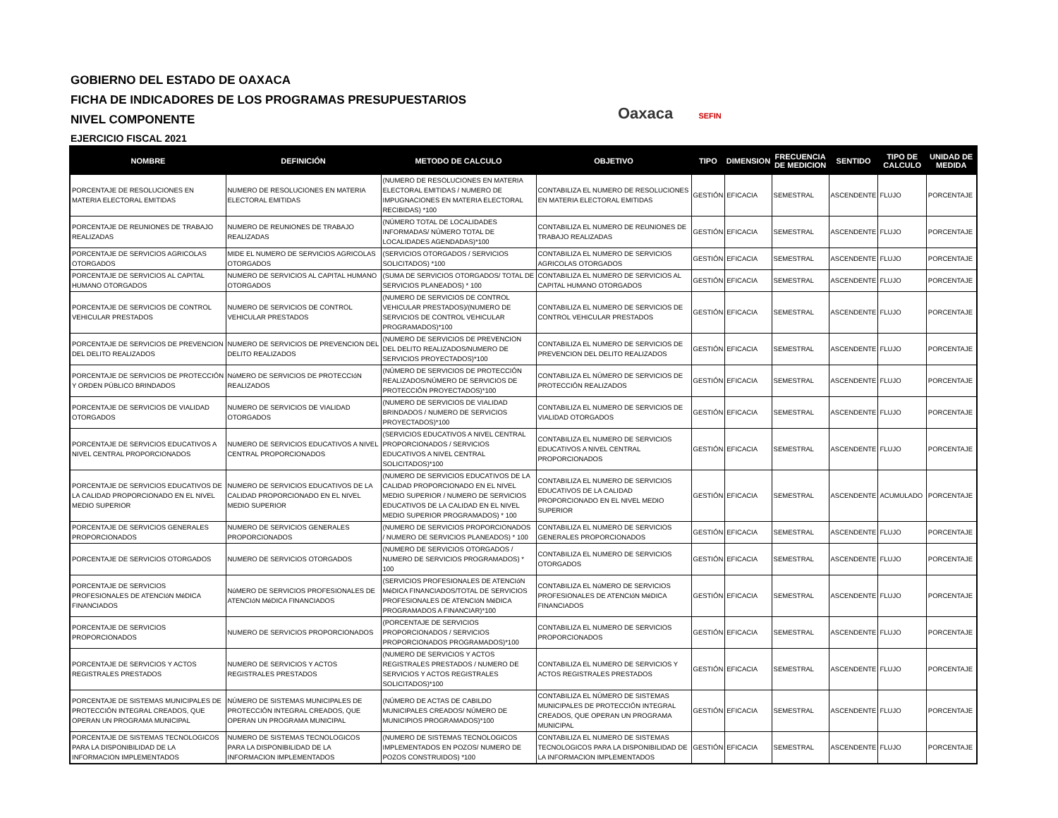GOBIERNO DEL ESTADO DE OAXACA
FICHA DE INDICADORES DE LOS PROGRAMAS PRESUPUESTARIOS
NIVEL COMPONENTE
EJERCICIO FISCAL 2021
Oaxaca SEFIN
| NOMBRE | DEFINICIÓN | METODO DE CALCULO | OBJETIVO | TIPO | DIMENSION | FRECUENCIA DE MEDICION | SENTIDO | TIPO DE CALCULO | UNIDAD DE MEDIDA |
| --- | --- | --- | --- | --- | --- | --- | --- | --- | --- |
| PORCENTAJE DE RESOLUCIONES EN MATERIA ELECTORAL EMITIDAS | NUMERO DE RESOLUCIONES EN MATERIA ELECTORAL EMITIDAS | (NUMERO DE RESOLUCIONES EN MATERIA ELECTORAL EMITIDAS / NUMERO DE IMPUGNACIONES EN MATERIA ELECTORAL RECIBIDAS) *100 | CONTABILIZA EL NUMERO DE RESOLUCIONES EN MATERIA ELECTORAL EMITIDAS | GESTIÓN | EFICACIA | SEMESTRAL | ASCENDENTE | FLUJO | PORCENTAJE |
| PORCENTAJE DE REUNIONES DE TRABAJO REALIZADAS | NUMERO DE REUNIONES DE TRABAJO REALIZADAS | (NÚMERO TOTAL DE LOCALIDADES INFORMADAS/ NÚMERO TOTAL DE LOCALIDADES AGENDADAS)*100 | CONTABILIZA EL NUMERO DE REUNIONES DE TRABAJO REALIZADAS | GESTIÓN | EFICACIA | SEMESTRAL | ASCENDENTE | FLUJO | PORCENTAJE |
| PORCENTAJE DE SERVICIOS AGRICOLAS OTORGADOS | MIDE EL NUMERO DE SERVICIOS AGRICOLAS OTORGADOS | (SERVICIOS OTORGADOS / SERVICIOS SOLICITADOS) *100 | CONTABILIZA EL NUMERO DE SERVICIOS AGRICOLAS OTORGADOS | GESTIÓN | EFICACIA | SEMESTRAL | ASCENDENTE | FLUJO | PORCENTAJE |
| PORCENTAJE DE SERVICIOS AL CAPITAL HUMANO OTORGADOS | NUMERO DE SERVICIOS AL CAPITAL HUMANO OTORGADOS | (SUMA DE SERVICIOS OTORGADOS/ TOTAL DE SERVICIOS PLANEADOS) * 100 | CONTABILIZA EL NUMERO DE SERVICIOS AL CAPITAL HUMANO OTORGADOS | GESTIÓN | EFICACIA | SEMESTRAL | ASCENDENTE | FLUJO | PORCENTAJE |
| PORCENTAJE DE SERVICIOS DE CONTROL VEHICULAR PRESTADOS | NUMERO DE SERVICIOS DE CONTROL VEHICULAR PRESTADOS | (NUMERO DE SERVICIOS DE CONTROL VEHICULAR PRESTADOS)/(NUMERO DE SERVICIOS DE CONTROL VEHICULAR PROGRAMADOS)*100 | CONTABILIZA EL NUMERO DE SERVICIOS DE CONTROL VEHICULAR PRESTADOS | GESTIÓN | EFICACIA | SEMESTRAL | ASCENDENTE | FLUJO | PORCENTAJE |
| PORCENTAJE DE SERVICIOS DE PREVENCION DEL DELITO REALIZADOS | NUMERO DE SERVICIOS DE PREVENCION DEL DELITO REALIZADOS | (NUMERO DE SERVICIOS DE PREVENCION DEL DELITO REALIZADOS/NUMERO DE SERVICIOS PROYECTADOS)*100 | CONTABILIZA EL NUMERO DE SERVICIOS DE PREVENCION DEL DELITO REALIZADOS | GESTIÓN | EFICACIA | SEMESTRAL | ASCENDENTE | FLUJO | PORCENTAJE |
| PORCENTAJE DE SERVICIOS DE PROTECCIÓN Y ORDEN PÚBLICO BRINDADOS | NúMERO DE SERVICIOS DE PROTECCIóN REALIZADOS | (NÚMERO DE SERVICIOS DE PROTECCIÓN REALIZADOS/NÚMERO DE SERVICIOS DE PROTECCIÓN PROYECTADOS)*100 | CONTABILIZA EL NÚMERO DE SERVICIOS DE PROTECCIÓN REALIZADOS | GESTIÓN | EFICACIA | SEMESTRAL | ASCENDENTE | FLUJO | PORCENTAJE |
| PORCENTAJE DE SERVICIOS DE VIALIDAD OTORGADOS | NUMERO DE SERVICIOS DE VIALIDAD OTORGADOS | (NUMERO DE SERVICIOS DE VIALIDAD BRINDADOS / NUMERO DE SERVICIOS PROYECTADOS)*100 | CONTABILIZA EL NUMERO DE SERVICIOS DE VIALIDAD OTORGADOS | GESTIÓN | EFICACIA | SEMESTRAL | ASCENDENTE | FLUJO | PORCENTAJE |
| PORCENTAJE DE SERVICIOS EDUCATIVOS A NIVEL CENTRAL PROPORCIONADOS | NUMERO DE SERVICIOS EDUCATIVOS A NIVEL CENTRAL PROPORCIONADOS | (SERVICIOS EDUCATIVOS A NIVEL CENTRAL PROPORCIONADOS / SERVICIOS EDUCATIVOS A NIVEL CENTRAL SOLICITADOS)*100 | CONTABILIZA EL NUMERO DE SERVICIOS EDUCATIVOS A NIVEL CENTRAL PROPORCIONADOS | GESTIÓN | EFICACIA | SEMESTRAL | ASCENDENTE | FLUJO | PORCENTAJE |
| PORCENTAJE DE SERVICIOS EDUCATIVOS DE LA CALIDAD PROPORCIONADO EN EL NIVEL MEDIO SUPERIOR | NUMERO DE SERVICIOS EDUCATIVOS DE LA CALIDAD PROPORCIONADO EN EL NIVEL MEDIO SUPERIOR | (NUMERO DE SERVICIOS EDUCATIVOS DE LA CALIDAD PROPORCIONADO EN EL NIVEL MEDIO SUPERIOR / NUMERO DE SERVICIOS EDUCATIVOS DE LA CALIDAD EN EL NIVEL MEDIO SUPERIOR PROGRAMADOS) * 100 | CONTABILIZA EL NUMERO DE SERVICIOS EDUCATIVOS DE LA CALIDAD PROPORCIONADO EN EL NIVEL MEDIO SUPERIOR | GESTIÓN | EFICACIA | SEMESTRAL | ASCENDENTE | ACUMULADO | PORCENTAJE |
| PORCENTAJE DE SERVICIOS GENERALES PROPORCIONADOS | NUMERO DE SERVICIOS GENERALES PROPORCIONADOS | (NUMERO DE SERVICIOS PROPORCIONADOS / NUMERO DE SERVICIOS PLANEADOS) * 100 | CONTABILIZA EL NUMERO DE SERVICIOS GENERALES PROPORCIONADOS | GESTIÓN | EFICACIA | SEMESTRAL | ASCENDENTE | FLUJO | PORCENTAJE |
| PORCENTAJE DE SERVICIOS OTORGADOS | NUMERO DE SERVICIOS OTORGADOS | (NUMERO DE SERVICIOS OTORGADOS / NUMERO DE SERVICIOS PROGRAMADOS) * 100 | CONTABILIZA EL NUMERO DE SERVICIOS OTORGADOS | GESTIÓN | EFICACIA | SEMESTRAL | ASCENDENTE | FLUJO | PORCENTAJE |
| PORCENTAJE DE SERVICIOS PROFESIONALES DE ATENCIóN MéDICA FINANCIADOS | NúMERO DE SERVICIOS PROFESIONALES DE ATENCIóN MéDICA FINANCIADOS | (SERVICIOS PROFESIONALES DE ATENCIóN MéDICA FINANCIADOS/TOTAL DE SERVICIOS PROFESIONALES DE ATENCIóN MéDICA PROGRAMADOS A FINANCIAR)*100 | CONTABILIZA EL NúMERO DE SERVICIOS PROFESIONALES DE ATENCIóN MéDICA FINANCIADOS | GESTIÓN | EFICACIA | SEMESTRAL | ASCENDENTE | FLUJO | PORCENTAJE |
| PORCENTAJE DE SERVICIOS PROPORCIONADOS | NUMERO DE SERVICIOS PROPORCIONADOS | (PORCENTAJE DE SERVICIOS PROPORCIONADOS / SERVICIOS PROPORCIONADOS PROGRAMADOS)*100 | CONTABILIZA EL NUMERO DE SERVICIOS PROPORCIONADOS | GESTIÓN | EFICACIA | SEMESTRAL | ASCENDENTE | FLUJO | PORCENTAJE |
| PORCENTAJE DE SERVICIOS Y ACTOS REGISTRALES PRESTADOS | NUMERO DE SERVICIOS Y ACTOS REGISTRALES PRESTADOS | (NUMERO DE SERVICIOS Y ACTOS REGISTRALES PRESTADOS / NUMERO DE SERVICIOS Y ACTOS REGISTRALES SOLICITADOS)*100 | CONTABILIZA EL NUMERO DE SERVICIOS Y ACTOS REGISTRALES PRESTADOS | GESTIÓN | EFICACIA | SEMESTRAL | ASCENDENTE | FLUJO | PORCENTAJE |
| PORCENTAJE DE SISTEMAS MUNICIPALES DE PROTECCIÓN INTEGRAL CREADOS, QUE OPERAN UN PROGRAMA MUNICIPAL | NÚMERO DE SISTEMAS MUNICIPALES DE PROTECCIÓN INTEGRAL CREADOS, QUE OPERAN UN PROGRAMA MUNICIPAL | (NÚMERO DE ACTAS DE CABILDO MUNICIPALES CREADOS/ NÚMERO DE MUNICIPIOS PROGRAMADOS)*100 | CONTABILIZA EL NÚMERO DE SISTEMAS MUNICIPALES DE PROTECCIÓN INTEGRAL CREADOS, QUE OPERAN UN PROGRAMA MUNICIPAL | GESTIÓN | EFICACIA | SEMESTRAL | ASCENDENTE | FLUJO | PORCENTAJE |
| PORCENTAJE DE SISTEMAS TECNOLOGICOS PARA LA DISPONIBILIDAD DE LA INFORMACION IMPLEMENTADOS | NUMERO DE SISTEMAS TECNOLOGICOS PARA LA DISPONIBILIDAD DE LA INFORMACION IMPLEMENTADOS | (NUMERO DE SISTEMAS TECNOLOGICOS IMPLEMENTADOS EN POZOS/ NUMERO DE POZOS CONSTRUIDOS) *100 | CONTABILIZA EL NUMERO DE SISTEMAS TECNOLOGICOS PARA LA DISPONIBILIDAD DE LA INFORMACION IMPLEMENTADOS | GESTIÓN | EFICACIA | SEMESTRAL | ASCENDENTE | FLUJO | PORCENTAJE |